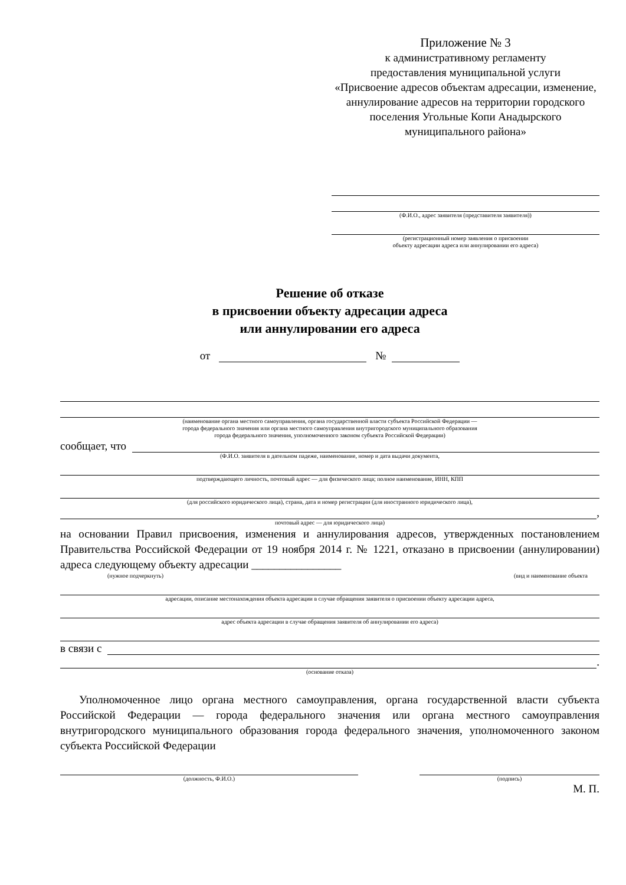Приложение № 3
к административному регламенту
предоставления муниципальной услуги
«Присвоение адресов объектам адресации, изменение, аннулирование адресов на территории городского поселения Угольные Копи Анадырского муниципального района»
(Ф.И.О., адрес заявителя (представителя заявителя))
(регистрационный номер заявления о присвоении
объекту адресации адреса или аннулировании его адреса)
Решение об отказе
в присвоении объекту адресации адреса
или аннулировании его адреса
от №
(наименование органа местного самоуправления, органа государственной власти субъекта Российской Федерации —
города федерального значения или органа местного самоуправления внутригородского муниципального образования
города федерального значения, уполномоченного законом субъекта Российской Федерации)
сообщает, что
(Ф.И.О. заявителя в дательном падеже, наименование, номер и дата выдачи документа,
подтверждающего личность, почтовый адрес — для физического лица; полное наименование, ИНН, КПП
(для российского юридического лица), страна, дата и номер регистрации (для иностранного юридического лица),
,
почтовый адрес — для юридического лица)
на основании Правил присвоения, изменения и аннулирования адресов, утвержденных постановлением Правительства Российской Федерации от 19 ноября 2014 г. № 1221, отказано в присвоении (аннулировании) адреса следующему объекту адресации ________________
(нужное подчеркнуть) (вид и наименование объекта
адресации, описание местонахождения объекта адресации в случае обращения заявителя о присвоении объекту адресации адреса,
адрес объекта адресации в случае обращения заявителя об аннулировании его адреса)
в связи с
.
(основание отказа)
Уполномоченное лицо органа местного самоуправления, органа государственной власти субъекта Российской Федерации — города федерального значения или органа местного самоуправления внутригородского муниципального образования города федерального значения, уполномоченного законом субъекта Российской Федерации
(должность, Ф.И.О.) (подпись)
М. П.